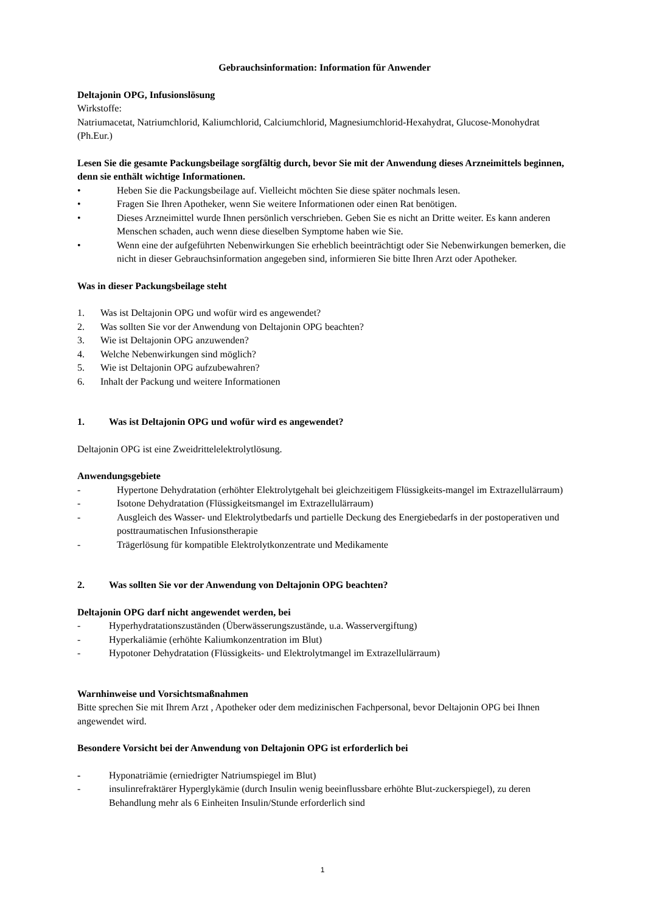Gebrauchsinformation: Information für Anwender
Deltajonin OPG, Infusionslösung
Wirkstoffe:
Natriumacetat, Natriumchlorid, Kaliumchlorid, Calciumchlorid, Magnesiumchlorid-Hexahydrat, Glucose-Monohydrat (Ph.Eur.)
Lesen Sie die gesamte Packungsbeilage sorgfältig durch, bevor Sie mit der Anwendung dieses Arzneimittels beginnen, denn sie enthält wichtige Informationen.
• Heben Sie die Packungsbeilage auf. Vielleicht möchten Sie diese später nochmals lesen.
• Fragen Sie Ihren Apotheker, wenn Sie weitere Informationen oder einen Rat benötigen.
• Dieses Arzneimittel wurde Ihnen persönlich verschrieben. Geben Sie es nicht an Dritte weiter. Es kann anderen Menschen schaden, auch wenn diese dieselben Symptome haben wie Sie.
• Wenn eine der aufgeführten Nebenwirkungen Sie erheblich beeinträchtigt oder Sie Nebenwirkungen bemerken, die nicht in dieser Gebrauchsinformation angegeben sind, informieren Sie bitte Ihren Arzt oder Apotheker.
Was in dieser Packungsbeilage steht
1. Was ist Deltajonin OPG und wofür wird es angewendet?
2. Was sollten Sie vor der Anwendung von Deltajonin OPG beachten?
3. Wie ist Deltajonin OPG anzuwenden?
4. Welche Nebenwirkungen sind möglich?
5. Wie ist Deltajonin OPG aufzubewahren?
6. Inhalt der Packung und weitere Informationen
1. Was ist Deltajonin OPG und wofür wird es angewendet?
Deltajonin OPG ist eine Zweidrittelelektrolytlösung.
Anwendungsgebiete
- Hypertone Dehydratation (erhöhter Elektrolytgehalt bei gleichzeitigem Flüssigkeits-mangel im Extrazellulärraum)
- Isotone Dehydratation (Flüssigkeitsmangel im Extrazellulärraum)
- Ausgleich des Wasser- und Elektrolytbedarfs und partielle Deckung des Energiebedarfs in der postoperativen und posttraumatischen Infusionstherapie
- Trägerlösung für kompatible Elektrolytkonzentrate und Medikamente
2. Was sollten Sie vor der Anwendung von Deltajonin OPG beachten?
Deltajonin OPG darf nicht angewendet werden, bei
- Hyperhydratationszuständen (Überwässerungszustände, u.a. Wasservergiftung)
- Hyperkaliämie (erhöhte Kaliumkonzentration im Blut)
- Hypotoner Dehydratation (Flüssigkeits- und Elektrolytmangel im Extrazellulärraum)
Warnhinweise und Vorsichtsmaßnahmen
Bitte sprechen Sie mit Ihrem Arzt , Apotheker oder dem medizinischen Fachpersonal, bevor Deltajonin OPG bei Ihnen angewendet wird.
Besondere Vorsicht bei der Anwendung von Deltajonin OPG ist erforderlich bei
- Hyponatriämie (erniedrigter Natriumspiegel im Blut)
- insulinrefraktärer Hyperglykämie (durch Insulin wenig beeinflussbare erhöhte Blut-zuckerspiegel), zu deren Behandlung mehr als 6 Einheiten Insulin/Stunde erforderlich sind
1